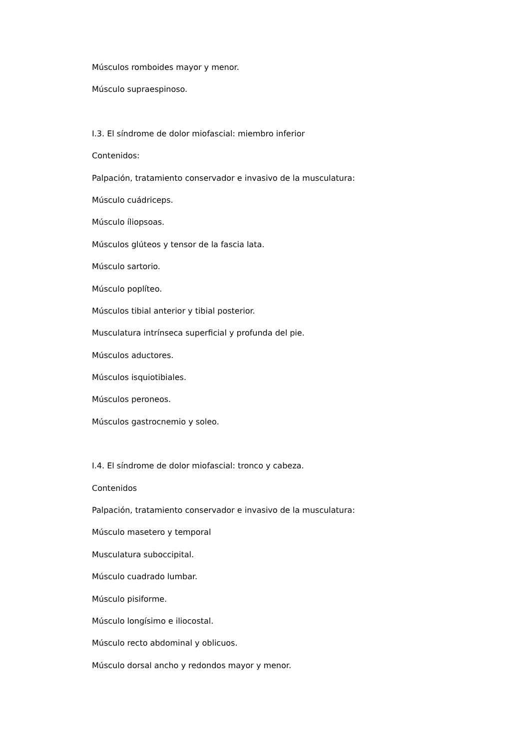Músculos romboides mayor y menor.
Músculo supraespinoso.
I.3. El síndrome de dolor miofascial: miembro inferior
Contenidos:
Palpación, tratamiento conservador e invasivo de la musculatura:
Músculo cuádriceps.
Músculo íliopsoas.
Músculos glúteos y tensor de la fascia lata.
Músculo sartorio.
Músculo poplíteo.
Músculos tibial anterior y tibial posterior.
Musculatura intrínseca superficial y profunda del pie.
Músculos aductores.
Músculos isquiotibiales.
Músculos peroneos.
Músculos gastrocnemio y soleo.
I.4. El síndrome de dolor miofascial: tronco y cabeza.
Contenidos
Palpación, tratamiento conservador e invasivo de la musculatura:
Músculo masetero y temporal
Musculatura suboccipital.
Músculo cuadrado lumbar.
Músculo pisiforme.
Músculo longísimo e iliocostal.
Músculo recto abdominal y oblicuos.
Músculo dorsal ancho y redondos mayor y menor.